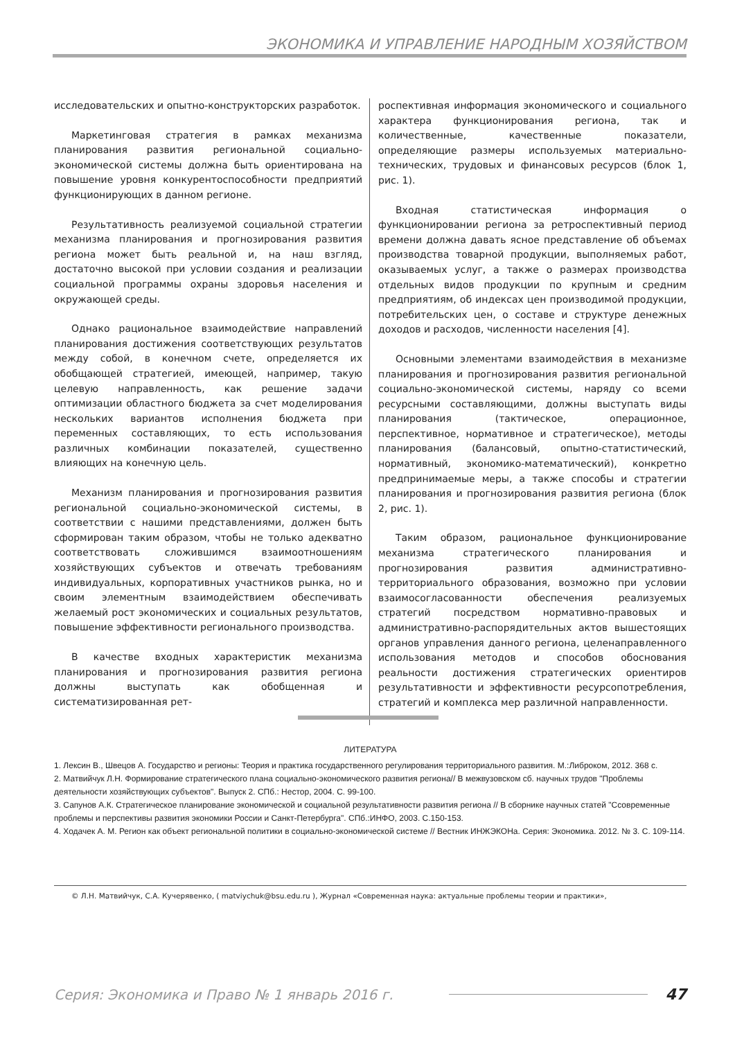ЭКОНОМИКА И УПРАВЛЕНИЕ НАРОДНЫМ ХОЗЯЙСТВОМ
исследовательских и опытно-конструкторских разработок.
Маркетинговая стратегия в рамках механизма планирования развития региональной социально-экономической системы должна быть ориентирована на повышение уровня конкурентоспособности предприятий функционирующих в данном регионе.
Результативность реализуемой социальной стратегии механизма планирования и прогнозирования развития региона может быть реальной и, на наш взгляд, достаточно высокой при условии создания и реализации социальной программы охраны здоровья населения и окружающей среды.
Однако рациональное взаимодействие направлений планирования достижения соответствующих результатов между собой, в конечном счете, определяется их обобщающей стратегией, имеющей, например, такую целевую направленность, как решение задачи оптимизации областного бюджета за счет моделирования нескольких вариантов исполнения бюджета при переменных составляющих, то есть использования различных комбинации показателей, существенно влияющих на конечную цель.
Механизм планирования и прогнозирования развития региональной социально-экономической системы, в соответствии с нашими представлениями, должен быть сформирован таким образом, чтобы не только адекватно соответствовать сложившимся взаимоотношениям хозяйствующих субъектов и отвечать требованиям индивидуальных, корпоративных участников рынка, но и своим элементным взаимодействием обеспечивать желаемый рост экономических и социальных результатов, повышение эффективности регионального производства.
В качестве входных характеристик механизма планирования и прогнозирования развития региона должны выступать как обобщенная и систематизированная рет-
роспективная информация экономического и социального характера функционирования региона, так и количественные, качественные показатели, определяющие размеры используемых материально-технических, трудовых и финансовых ресурсов (блок 1, рис. 1).
Входная статистическая информация о функционировании региона за ретроспективный период времени должна давать ясное представление об объемах производства товарной продукции, выполняемых работ, оказываемых услуг, а также о размерах производства отдельных видов продукции по крупным и средним предприятиям, об индексах цен производимой продукции, потребительских цен, о составе и структуре денежных доходов и расходов, численности населения [4].
Основными элементами взаимодействия в механизме планирования и прогнозирования развития региональной социально-экономической системы, наряду со всеми ресурсными составляющими, должны выступать виды планирования (тактическое, операционное, перспективное, нормативное и стратегическое), методы планирования (балансовый, опытно-статистический, нормативный, экономико-математический), конкретно предпринимаемые меры, а также способы и стратегии планирования и прогнозирования развития региона (блок 2, рис. 1).
Таким образом, рациональное функционирование механизма стратегического планирования и прогнозирования развития административно-территориального образования, возможно при условии взаимосогласованности обеспечения реализуемых стратегий посредством нормативно-правовых и административно-распорядительных актов вышестоящих органов управления данного региона, целенаправленного использования методов и способов обоснования реальности достижения стратегических ориентиров результативности и эффективности ресурсопотребления, стратегий и комплекса мер различной направленности.
ЛИТЕРАТУРА
1. Лексин В., Швецов А. Государство и регионы: Теория и практика государственного регулирования территориального развития. М.:Либроком, 2012. 368 с.
2. Матвийчук Л.Н. Формирование стратегического плана социально-экономического развития региона// В межвузовском сб. научных трудов "Проблемы деятельности хозяйствующих субъектов". Выпуск 2. СПб.: Нестор, 2004. С. 99-100.
3. Сапунов А.К. Стратегическое планирование экономической и социальной результативности развития региона // В сборнике научных статей "Ссовременные проблемы и перспективы развития экономики России и Санкт-Петербурга". СПб.:ИНФО, 2003. С.150-153.
4. Ходачек А. М. Регион как объект региональной политики в социально-экономической системе // Вестник ИНЖЭКОНа. Серия: Экономика. 2012. № 3. С. 109-114.
© Л.Н. Матвийчук, С.А. Кучерявенко, ( matviychuk@bsu.edu.ru ), Журнал «Современная наука: актуальные проблемы теории и практики»,
Серия: Экономика и Право № 1 январь 2016 г. 47